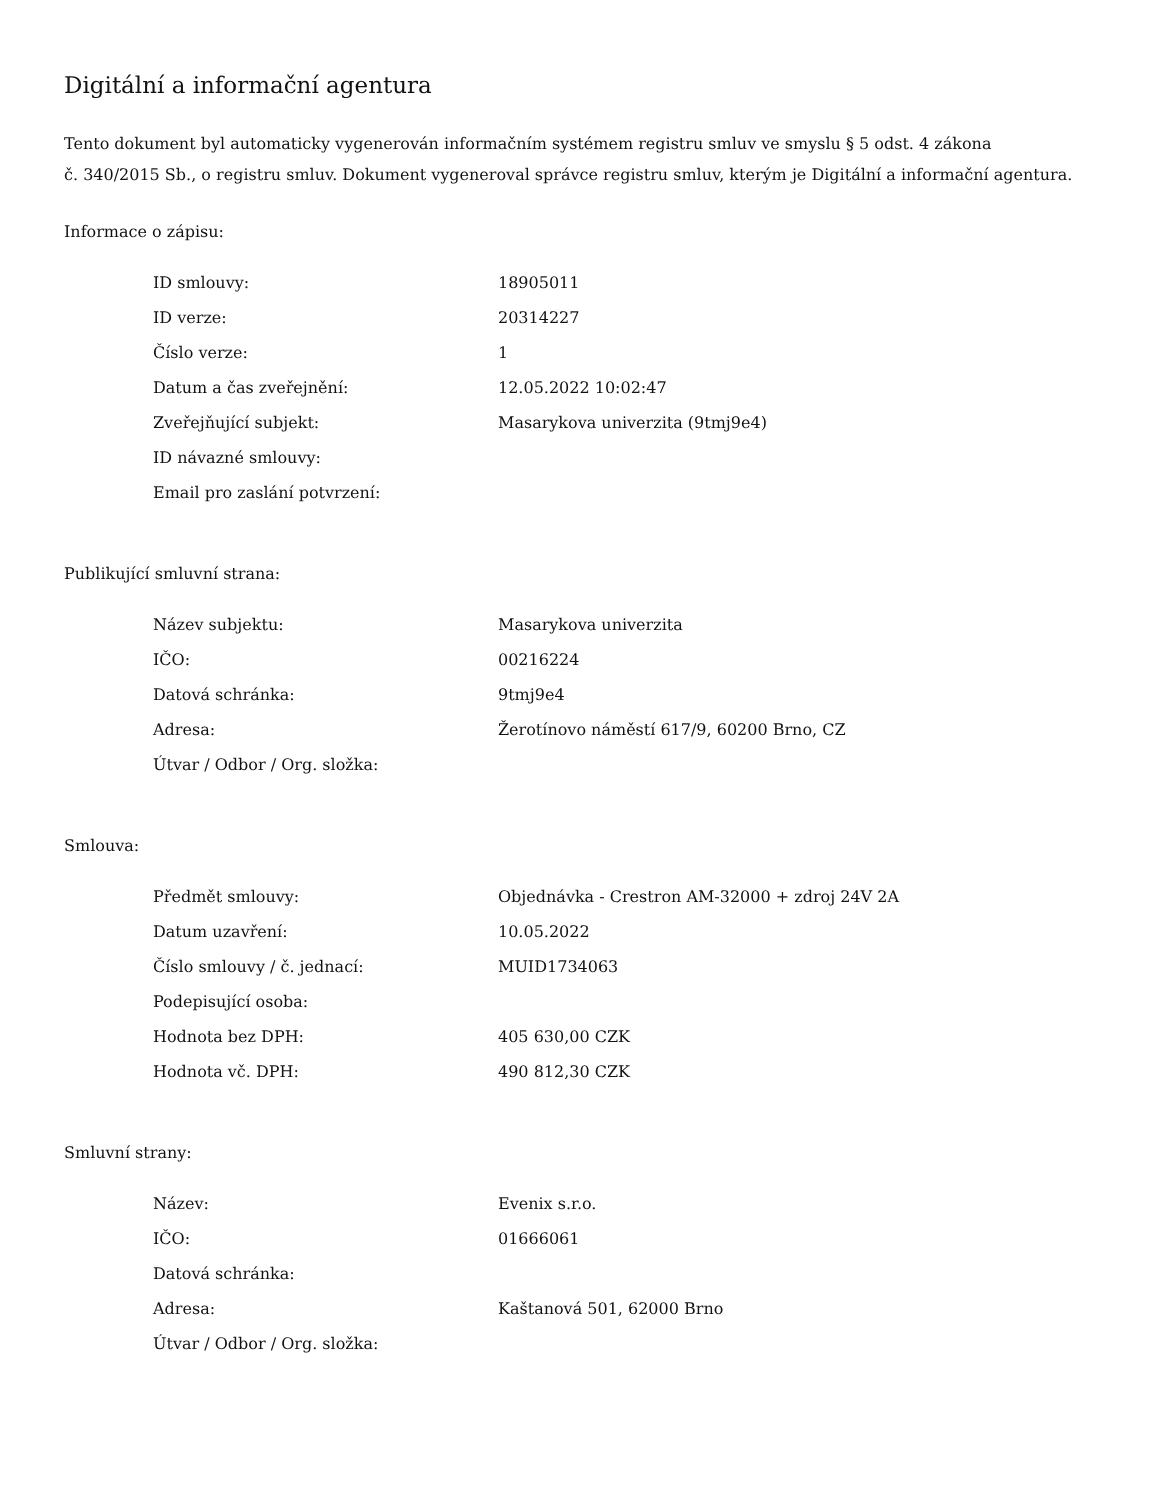Digitální a informační agentura
Tento dokument byl automaticky vygenerován informačním systémem registru smluv ve smyslu § 5 odst. 4 zákona
č. 340/2015 Sb., o registru smluv. Dokument vygeneroval správce registru smluv, kterým je Digitální a informační agentura.
Informace o zápisu:
| ID smlouvy: | 18905011 |
| ID verze: | 20314227 |
| Číslo verze: | 1 |
| Datum a čas zveřejnění: | 12.05.2022 10:02:47 |
| Zveřejňující subjekt: | Masarykova univerzita (9tmj9e4) |
| ID návazné smlouvy: | |
| Email pro zaslání potvrzení: | |
Publikující smluvní strana:
| Název subjektu: | Masarykova univerzita |
| IČO: | 00216224 |
| Datová schránka: | 9tmj9e4 |
| Adresa: | Žerotínovo náměstí 617/9, 60200 Brno, CZ |
| Útvar / Odbor / Org. složka: | |
Smlouva:
| Předmět smlouvy: | Objednávka - Crestron AM-32000 + zdroj 24V 2A |
| Datum uzavření: | 10.05.2022 |
| Číslo smlouvy / č. jednací: | MUID1734063 |
| Podepisující osoba: | |
| Hodnota bez DPH: | 405 630,00 CZK |
| Hodnota vč. DPH: | 490 812,30 CZK |
Smluvní strany:
| Název: | Evenix s.r.o. |
| IČO: | 01666061 |
| Datová schránka: | |
| Adresa: | Kaštanová 501, 62000 Brno |
| Útvar / Odbor / Org. složka: | |